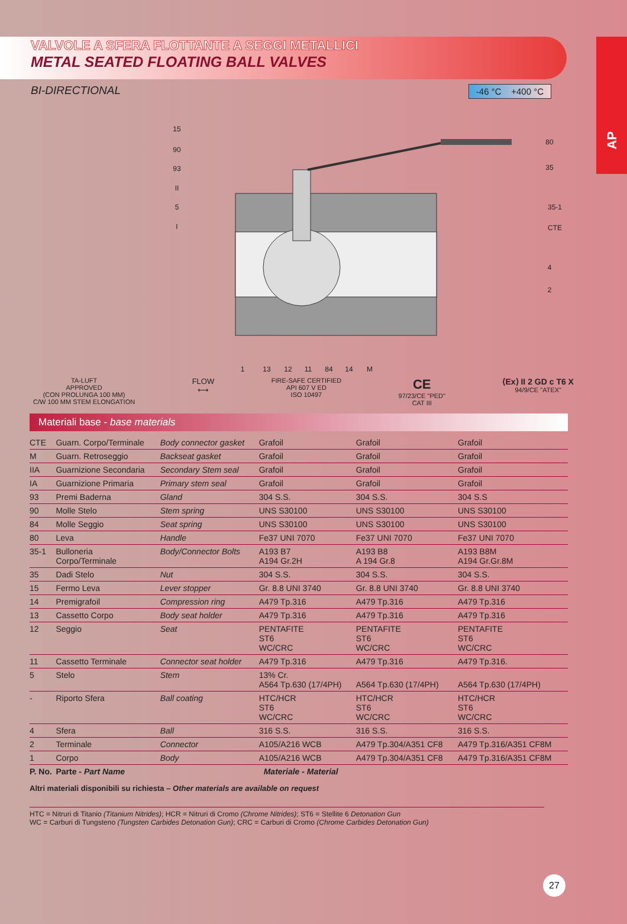AP
VALVOLE A SFERA FLOTTANTE A SEGGI METALLICI
METAL SEATED FLOATING BALL VALVES
BI-DIRECTIONAL -46 °C +400 °C
15
90
93
II
5
I
80
35
35-1
CTE
4
2
1
13
12
11
84
14
M
TA-LUFT
APPROVED
(CON PROLUNGA 100 MM)
C/W 100 MM STEM ELONGATION
FLOW
⟷
FIRE-SAFE CERTIFIED
API 607 V ED
ISO 10497
CE
97/23/CE "PED"
CAT III
⟨Ex⟩ II 2 GD c T6 X
94/9/CE "ATEX"
Materiali base - base materials
| CTE | Guarn. Corpo/Terminale | Body connector gasket | Grafoil | Grafoil | Grafoil |
| M | Guarn. Retroseggio | Backseat gasket | Grafoil | Grafoil | Grafoil |
| IIA | Guarnizione Secondaria | Secondary Stem seal | Grafoil | Grafoil | Grafoil |
| IA | Guarnizione Primaria | Primary stem seal | Grafoil | Grafoil | Grafoil |
| 93 | Premi Baderna | Gland | 304 S.S. | 304 S.S. | 304 S.S |
| 90 | Molle Stelo | Stem spring | UNS S30100 | UNS S30100 | UNS S30100 |
| 84 | Molle Seggio | Seat spring | UNS S30100 | UNS S30100 | UNS S30100 |
| 80 | Leva | Handle | Fe37 UNI 7070 | Fe37 UNI 7070 | Fe37 UNI 7070 |
| 35-1 | Bulloneria Corpo/Terminale | Body/Connector Bolts | A193 B7 A194 Gr.2H | A193 B8 A 194 Gr.8 | A193 B8M A194 Gr.Gr.8M |
| 35 | Dadi Stelo | Nut | 304 S.S. | 304 S.S. | 304 S.S. |
| 15 | Fermo Leva | Lever stopper | Gr. 8.8 UNI 3740 | Gr. 8.8 UNI 3740 | Gr. 8.8 UNI 3740 |
| 14 | Premigrafoil | Compression ring | A479 Tp.316 | A479 Tp.316 | A479 Tp.316 |
| 13 | Cassetto Corpo | Body seat holder | A479 Tp.316 | A479 Tp.316 | A479 Tp.316 |
| 12 | Seggio | Seat | PENTAFITE ST6 WC/CRC | PENTAFITE ST6 WC/CRC | PENTAFITE ST6 WC/CRC |
| 11 | Cassetto Terminale | Connector seat holder | A479 Tp.316 | A479 Tp.316 | A479 Tp.316. |
| 5 | Stelo | Stem | 13% Cr. A564 Tp.630 (17/4PH) | A564 Tp.630 (17/4PH) | A564 Tp.630 (17/4PH) |
| - | Riporto Sfera | Ball coating | HTC/HCR ST6 WC/CRC | HTC/HCR ST6 WC/CRC | HTC/HCR ST6 WC/CRC |
| 4 | Sfera | Ball | 316 S.S. | 316 S.S. | 316 S.S. |
| 2 | Terminale | Connector | A105/A216 WCB | A479 Tp.304/A351 CF8 | A479 Tp.316/A351 CF8M |
| 1 | Corpo | Body | A105/A216 WCB | A479 Tp.304/A351 CF8 | A479 Tp.316/A351 CF8M |
| P. No. | Parte - Part Name | | Materiale - Material | | |
Altri materiali disponibili su richiesta – Other materials are available on request
HTC = Nitruri di Titanio (Titanium Nitrides); HCR = Nitruri di Cromo (Chrome Nitrides); ST6 = Stellite 6 Detonation Gun
WC = Carburi di Tungsteno (Tungsten Carbides Detonation Gun); CRC = Carburi di Cromo (Chrome Carbides Detonation Gun)
27